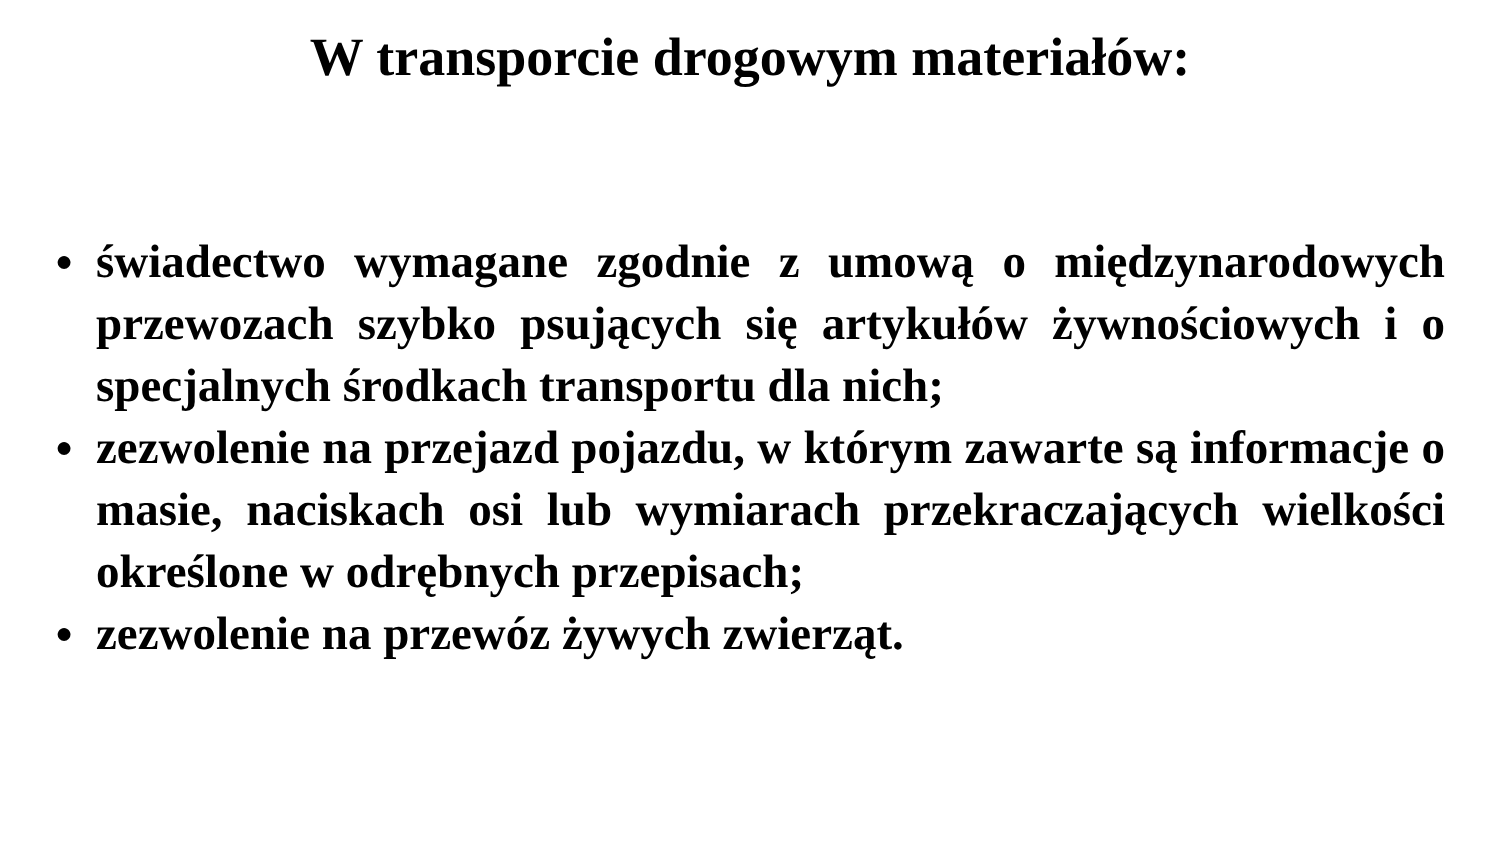W transporcie drogowym materiałów:
● świadectwo wymagane zgodnie z umową o międzynarodowych przewozach szybko psujących się artykułów żywnościowych i o specjalnych środkach transportu dla nich;
● zezwolenie na przejazd pojazdu, w którym zawarte są informacje o masie, naciskach osi lub wymiarach przekraczających wielkości określone w odrębnych przepisach;
● zezwolenie na przewóz żywych zwierząt.